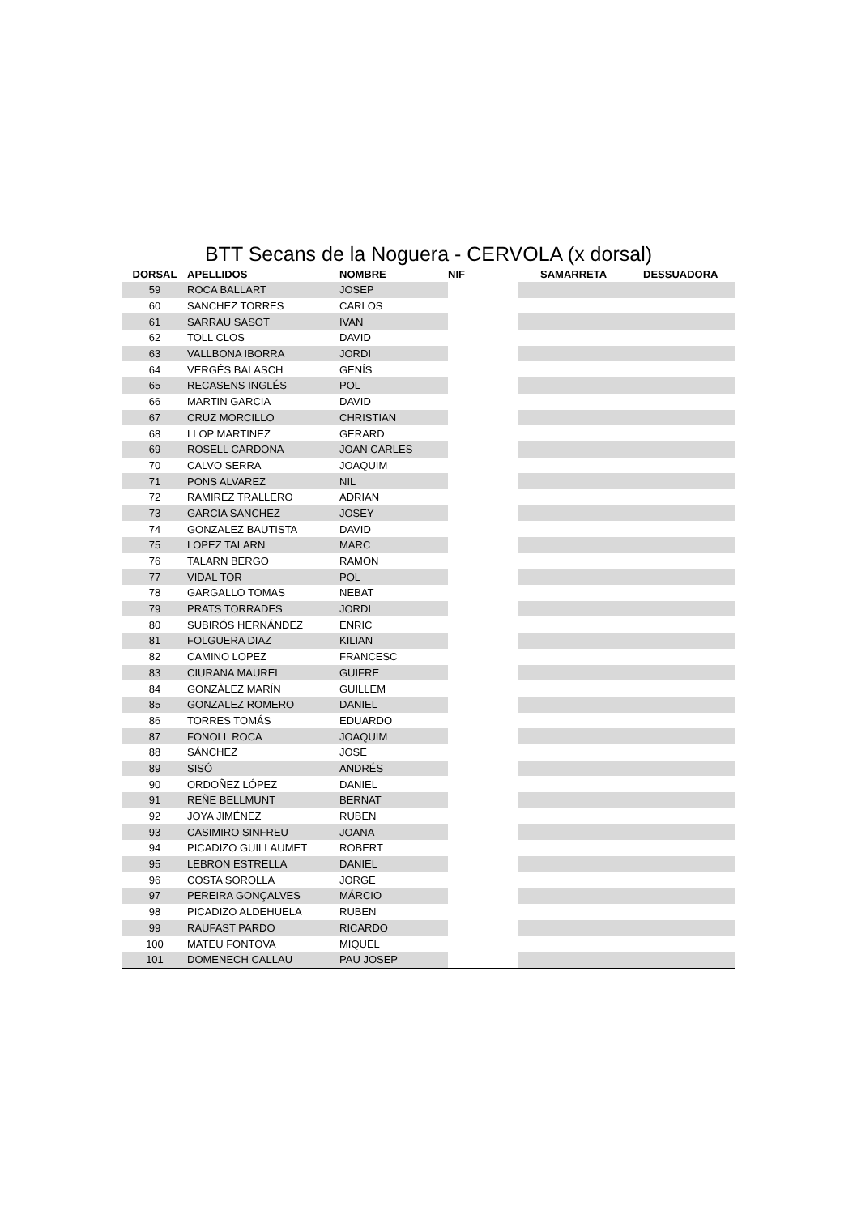BTT Secans de la Noguera - CERVOLA (x dorsal)
| DORSAL | APELLIDOS | NOMBRE | NIF | SAMARRETA | DESSUADORA |
| --- | --- | --- | --- | --- | --- |
| 59 | ROCA BALLART | JOSEP | | | |
| 60 | SANCHEZ TORRES | CARLOS | | | |
| 61 | SARRAU SASOT | IVAN | | | |
| 62 | TOLL CLOS | DAVID | | | |
| 63 | VALLBONA IBORRA | JORDI | | | |
| 64 | VERGÉS BALASCH | GENÍS | | | |
| 65 | RECASENS INGLÉS | POL | | | |
| 66 | MARTIN GARCIA | DAVID | | | |
| 67 | CRUZ MORCILLO | CHRISTIAN | | | |
| 68 | LLOP MARTINEZ | GERARD | | | |
| 69 | ROSELL CARDONA | JOAN CARLES | | | |
| 70 | CALVO SERRA | JOAQUIM | | | |
| 71 | PONS ALVAREZ | NIL | | | |
| 72 | RAMIREZ TRALLERO | ADRIAN | | | |
| 73 | GARCIA SANCHEZ | JOSEY | | | |
| 74 | GONZALEZ BAUTISTA | DAVID | | | |
| 75 | LOPEZ TALARN | MARC | | | |
| 76 | TALARN BERGO | RAMON | | | |
| 77 | VIDAL TOR | POL | | | |
| 78 | GARGALLO TOMAS | NEBAT | | | |
| 79 | PRATS TORRADES | JORDI | | | |
| 80 | SUBIRÓS HERNÁNDEZ | ENRIC | | | |
| 81 | FOLGUERA DIAZ | KILIAN | | | |
| 82 | CAMINO LOPEZ | FRANCESC | | | |
| 83 | CIURANA MAUREL | GUIFRE | | | |
| 84 | GONZÀLEZ MARÍN | GUILLEM | | | |
| 85 | GONZALEZ ROMERO | DANIEL | | | |
| 86 | TORRES TOMÁS | EDUARDO | | | |
| 87 | FONOLL ROCA | JOAQUIM | | | |
| 88 | SÁNCHEZ | JOSE | | | |
| 89 | SISÓ | ANDRÉS | | | |
| 90 | ORDOÑEZ LÓPEZ | DANIEL | | | |
| 91 | REÑE BELLMUNT | BERNAT | | | |
| 92 | JOYA JIMÉNEZ | RUBEN | | | |
| 93 | CASIMIRO SINFREU | JOANA | | | |
| 94 | PICADIZO GUILLAUMET | ROBERT | | | |
| 95 | LEBRON ESTRELLA | DANIEL | | | |
| 96 | COSTA SOROLLA | JORGE | | | |
| 97 | PEREIRA GONÇALVES | MÁRCIO | | | |
| 98 | PICADIZO ALDEHUELA | RUBEN | | | |
| 99 | RAUFAST PARDO | RICARDO | | | |
| 100 | MATEU FONTOVA | MIQUEL | | | |
| 101 | DOMENECH CALLAU | PAU JOSEP | | | |